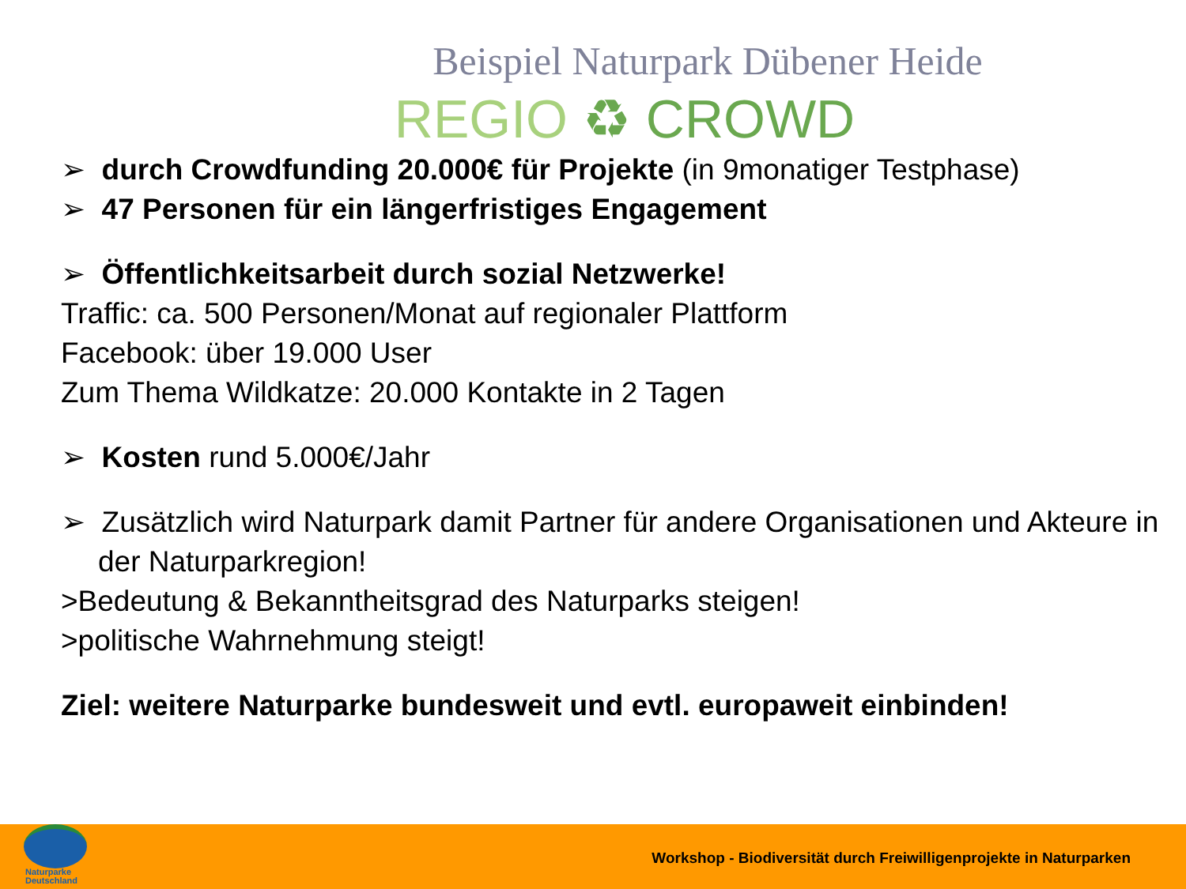Beispiel Naturpark Dübener Heide
REGIO ♻ CROWD
➢ durch Crowdfunding 20.000€ für Projekte (in 9monatiger Testphase)
➢ 47 Personen für ein längerfristiges Engagement
➢ Öffentlichkeitsarbeit durch sozial Netzwerke!
Traffic: ca. 500 Personen/Monat auf regionaler Plattform
Facebook: über 19.000 User
Zum Thema Wildkatze: 20.000 Kontakte in 2 Tagen
➢ Kosten rund 5.000€/Jahr
➢ Zusätzlich wird Naturpark damit Partner für andere Organisationen und Akteure in der Naturparkregion!
>Bedeutung & Bekanntheitsgrad des Naturparks steigen!
>politische Wahrnehmung steigt!
Ziel: weitere Naturparke bundesweit und evtl. europaweit einbinden!
Naturparke
Deutschland
Workshop - Biodiversität durch Freiwilligenprojekte in Naturparken